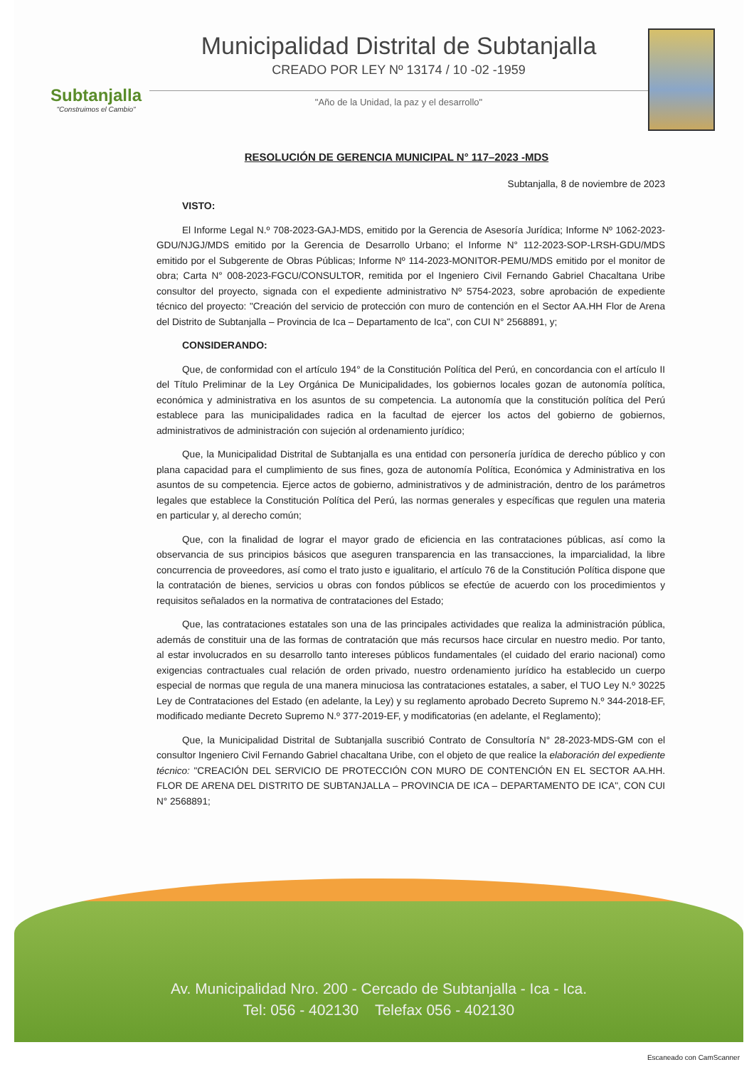Subtanjalla
"Construimos el Cambio"
Municipalidad Distrital de Subtanjalla
CREADO POR LEY Nº 13174 / 10 -02 -1959
"Año de la Unidad, la paz y el desarrollo"
RESOLUCIÓN DE GERENCIA MUNICIPAL N° 117–2023 -MDS
Subtanjalla, 8 de noviembre de 2023
VISTO:
El Informe Legal N.º 708-2023-GAJ-MDS, emitido por la Gerencia de Asesoría Jurídica; Informe Nº 1062-2023-GDU/NJGJ/MDS emitido por la Gerencia de Desarrollo Urbano; el Informe N° 112-2023-SOP-LRSH-GDU/MDS emitido por el Subgerente de Obras Públicas; Informe Nº 114-2023-MONITOR-PEMU/MDS emitido por el monitor de obra; Carta N° 008-2023-FGCU/CONSULTOR, remitida por el Ingeniero Civil Fernando Gabriel Chacaltana Uribe consultor del proyecto, signada con el expediente administrativo Nº 5754-2023, sobre aprobación de expediente técnico del proyecto: "Creación del servicio de protección con muro de contención en el Sector AA.HH Flor de Arena del Distrito de Subtanjalla – Provincia de Ica – Departamento de Ica", con CUI N° 2568891, y;
CONSIDERANDO:
Que, de conformidad con el artículo 194° de la Constitución Política del Perú, en concordancia con el artículo II del Título Preliminar de la Ley Orgánica De Municipalidades, los gobiernos locales gozan de autonomía política, económica y administrativa en los asuntos de su competencia. La autonomía que la constitución política del Perú establece para las municipalidades radica en la facultad de ejercer los actos del gobierno de gobiernos, administrativos de administración con sujeción al ordenamiento jurídico;
Que, la Municipalidad Distrital de Subtanjalla es una entidad con personería jurídica de derecho público y con plana capacidad para el cumplimiento de sus fines, goza de autonomía Política, Económica y Administrativa en los asuntos de su competencia. Ejerce actos de gobierno, administrativos y de administración, dentro de los parámetros legales que establece la Constitución Política del Perú, las normas generales y específicas que regulen una materia en particular y, al derecho común;
Que, con la finalidad de lograr el mayor grado de eficiencia en las contrataciones públicas, así como la observancia de sus principios básicos que aseguren transparencia en las transacciones, la imparcialidad, la libre concurrencia de proveedores, así como el trato justo e igualitario, el artículo 76 de la Constitución Política dispone que la contratación de bienes, servicios u obras con fondos públicos se efectúe de acuerdo con los procedimientos y requisitos señalados en la normativa de contrataciones del Estado;
Que, las contrataciones estatales son una de las principales actividades que realiza la administración pública, además de constituir una de las formas de contratación que más recursos hace circular en nuestro medio. Por tanto, al estar involucrados en su desarrollo tanto intereses públicos fundamentales (el cuidado del erario nacional) como exigencias contractuales cual relación de orden privado, nuestro ordenamiento jurídico ha establecido un cuerpo especial de normas que regula de una manera minuciosa las contrataciones estatales, a saber, el TUO Ley N.º 30225 Ley de Contrataciones del Estado (en adelante, la Ley) y su reglamento aprobado Decreto Supremo N.º 344-2018-EF, modificado mediante Decreto Supremo N.º 377-2019-EF, y modificatorias (en adelante, el Reglamento);
Que, la Municipalidad Distrital de Subtanjalla suscribió Contrato de Consultoría N° 28-2023-MDS-GM con el consultor Ingeniero Civil Fernando Gabriel chacaltana Uribe, con el objeto de que realice la elaboración del expediente técnico: "CREACIÓN DEL SERVICIO DE PROTECCIÓN CON MURO DE CONTENCIÓN EN EL SECTOR AA.HH. FLOR DE ARENA DEL DISTRITO DE SUBTANJALLA – PROVINCIA DE ICA – DEPARTAMENTO DE ICA", CON CUI N° 2568891;
Av. Municipalidad Nro. 200 - Cercado de Subtanjalla - Ica - Ica.
Tel: 056 - 402130 Telefax 056 - 402130
Escaneado con CamScanner